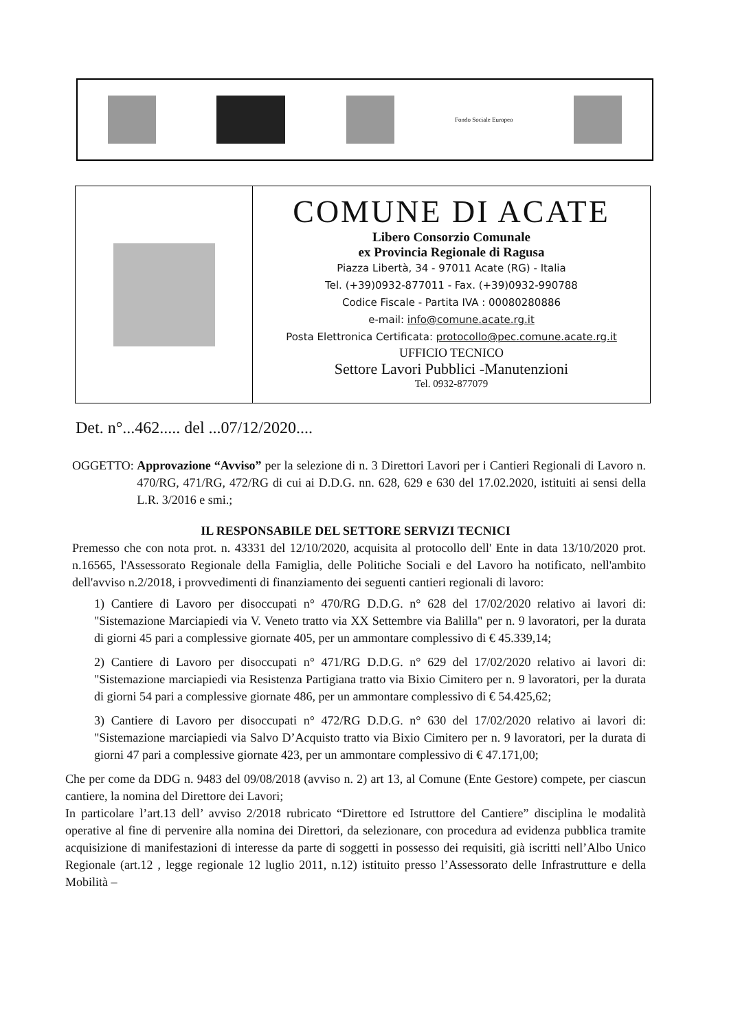Fondo Sociale Europeo
COMUNE DI ACATE
Libero Consorzio Comunale
ex Provincia Regionale di Ragusa
Piazza Libertà, 34 - 97011 Acate (RG) - Italia
Tel. (+39)0932-877011 - Fax. (+39)0932-990788
Codice Fiscale - Partita IVA : 00080280886
e-mail: info@comune.acate.rg.it
Posta Elettronica Certificata: protocollo@pec.comune.acate.rg.it
UFFICIO TECNICO
Settore Lavori Pubblici -Manutenzioni
Tel. 0932-877079
Det. n°...462..... del ...07/12/2020....
OGGETTO: Approvazione “Avviso” per la selezione di n. 3 Direttori Lavori per i Cantieri Regionali di Lavoro n. 470/RG, 471/RG, 472/RG di cui ai D.D.G. nn. 628, 629 e 630 del 17.02.2020, istituiti ai sensi della L.R. 3/2016 e smi.;
IL RESPONSABILE DEL SETTORE SERVIZI TECNICI
Premesso che con nota prot. n. 43331 del 12/10/2020, acquisita al protocollo dell' Ente in data 13/10/2020 prot. n.16565, l'Assessorato Regionale della Famiglia, delle Politiche Sociali e del Lavoro ha notificato, nell'ambito dell'avviso n.2/2018, i provvedimenti di finanziamento dei seguenti cantieri regionali di lavoro:
1) Cantiere di Lavoro per disoccupati n° 470/RG D.D.G. n° 628 del 17/02/2020 relativo ai lavori di: "Sistemazione Marciapiedi via V. Veneto tratto via XX Settembre via Balilla" per n. 9 lavoratori, per la durata di giorni 45 pari a complessive giornate 405, per un ammontare complessivo di € 45.339,14;
2) Cantiere di Lavoro per disoccupati n° 471/RG D.D.G. n° 629 del 17/02/2020 relativo ai lavori di: "Sistemazione marciapiedi via Resistenza Partigiana tratto via Bixio Cimitero per n. 9 lavoratori, per la durata di giorni 54 pari a complessive giornate 486, per un ammontare complessivo di € 54.425,62;
3) Cantiere di Lavoro per disoccupati n° 472/RG D.D.G. n° 630 del 17/02/2020 relativo ai lavori di: "Sistemazione marciapiedi via Salvo D’Acquisto tratto via Bixio Cimitero per n. 9 lavoratori, per la durata di giorni 47 pari a complessive giornate 423, per un ammontare complessivo di € 47.171,00;
Che per come da DDG n. 9483 del 09/08/2018 (avviso n. 2) art 13, al Comune (Ente Gestore) compete, per ciascun cantiere, la nomina del Direttore dei Lavori;
In particolare l’art.13 dell’ avviso 2/2018 rubricato “Direttore ed Istruttore del Cantiere” disciplina le modalità operative al fine di pervenire alla nomina dei Direttori, da selezionare, con procedura ad evidenza pubblica tramite acquisizione di manifestazioni di interesse da parte di soggetti in possesso dei requisiti, già iscritti nell’Albo Unico Regionale (art.12 , legge regionale 12 luglio 2011, n.12) istituito presso l’Assessorato delle Infrastrutture e della Mobilità –